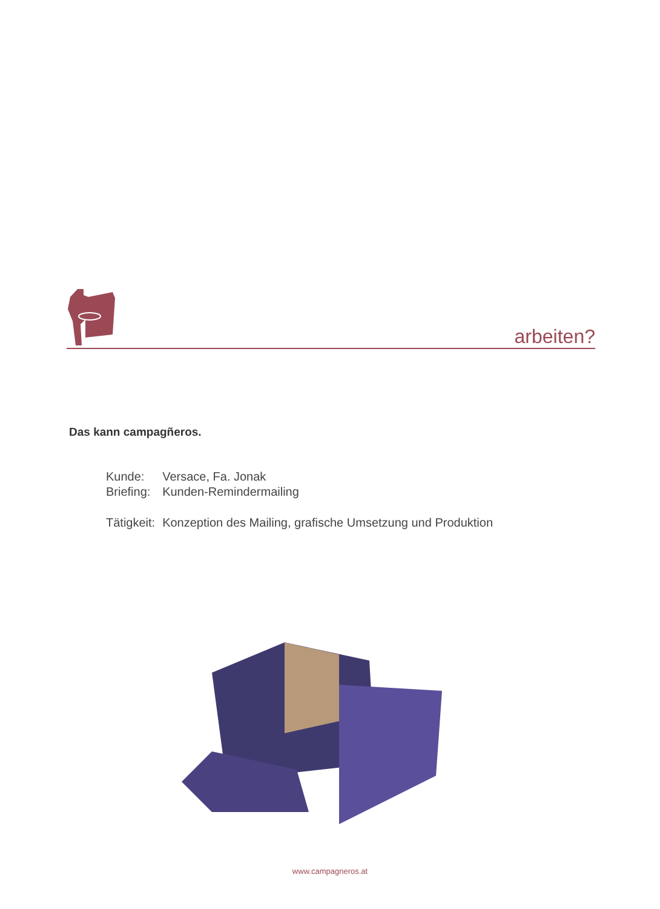arbeiten?
Das kann campagñeros.
| Kunde: | Versace, Fa. Jonak |
| Briefing: | Kunden-Remindermailing |
| Tätigkeit: | Konzeption des Mailing, grafische Umsetzung und Produktion |
www.campagneros.at